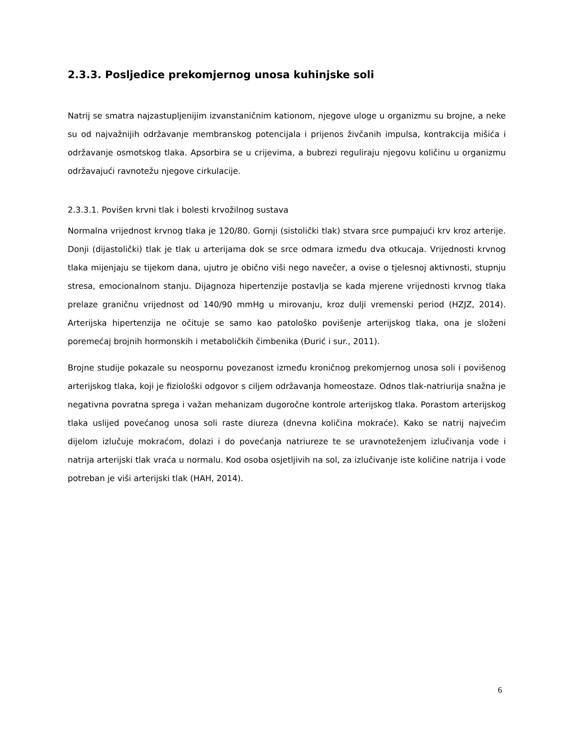2.3.3. Posljedice prekomjernog unosa kuhinjske soli
Natrij se smatra najzastupljenijim izvanstaničnim kationom, njegove uloge u organizmu su brojne, a neke su od najvažnijih održavanje membranskog potencijala i prijenos živčanih impulsa, kontrakcija mišića i održavanje osmotskog tlaka. Apsorbira se u crijevima, a bubrezi reguliraju njegovu količinu u organizmu održavajući ravnotežu njegove cirkulacije.
2.3.3.1. Povišen krvni tlak i bolesti krvožilnog sustava
Normalna vrijednost krvnog tlaka je 120/80. Gornji (sistolički tlak) stvara srce pumpajući krv kroz arterije. Donji (dijastolički) tlak je tlak u arterijama dok se srce odmara između dva otkucaja. Vrijednosti krvnog tlaka mijenjaju se tijekom dana, ujutro je obično viši nego navečer, a ovise o tjelesnoj aktivnosti, stupnju stresa, emocionalnom stanju. Dijagnoza hipertenzije postavlja se kada mjerene vrijednosti krvnog tlaka prelaze graničnu vrijednost od 140/90 mmHg u mirovanju, kroz dulji vremenski period (HZJZ, 2014). Arterijska hipertenzija ne očituje se samo kao patološko povišenje arterijskog tlaka, ona je složeni poremećaj brojnih hormonskih i metaboličkih čimbenika (Đurić i sur., 2011).
Brojne studije pokazale su neospornu povezanost između kroničnog prekomjernog unosa soli i povišenog arterijskog tlaka, koji je fiziološki odgovor s ciljem održavanja homeostaze. Odnos tlak-natriurija snažna je negativna povratna sprega i važan mehanizam dugoročne kontrole arterijskog tlaka. Porastom arterijskog tlaka uslijed povećanog unosa soli raste diureza (dnevna količina mokraće). Kako se natrij najvećim dijelom izlučuje mokraćom, dolazi i do povećanja natriureze te se uravnoteženjem izlučivanja vode i natrija arterijski tlak vraća u normalu. Kod osoba osjetljivih na sol, za izlučivanje iste količine natrija i vode potreban je viši arterijski tlak (HAH, 2014).
6